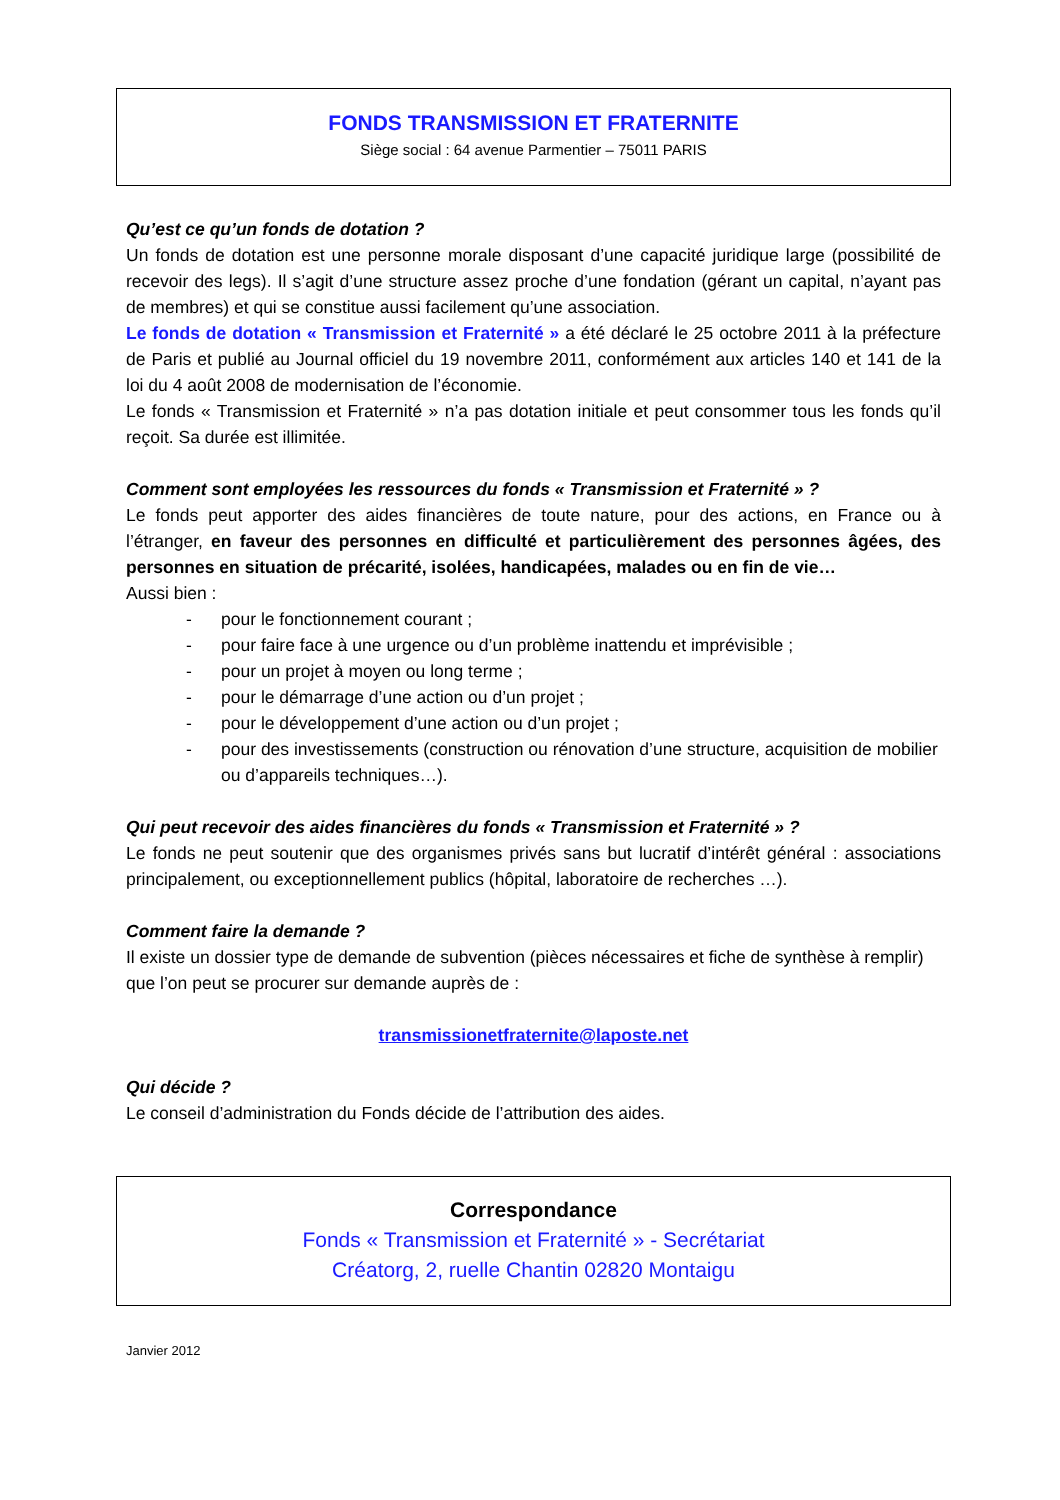FONDS TRANSMISSION ET FRATERNITE
Siège social : 64 avenue Parmentier – 75011 PARIS
Qu’est ce qu’un fonds de dotation ?
Un fonds de dotation est une personne morale disposant d’une capacité juridique large (possibilité de recevoir des legs). Il s’agit d’une structure assez proche d’une fondation (gérant un capital, n’ayant pas de membres) et qui se constitue aussi facilement qu’une association.
Le fonds de dotation « Transmission et Fraternité » a été déclaré le 25 octobre 2011 à la préfecture de Paris et publié au Journal officiel du 19 novembre 2011, conformément aux articles 140 et 141 de la loi du 4 août 2008 de modernisation de l’économie.
Le fonds « Transmission et Fraternité » n’a pas dotation initiale et peut consommer tous les fonds qu’il reçoit. Sa durée est illimitée.
Comment sont employées les ressources du fonds « Transmission et Fraternité » ?
Le fonds peut apporter des aides financières de toute nature, pour des actions, en France ou à l’étranger, en faveur des personnes en difficulté et particulièrement des personnes âgées, des personnes en situation de précarité, isolées, handicapées, malades ou en fin de vie…
Aussi bien :
- pour le fonctionnement courant ;
- pour faire face à une urgence ou d’un problème inattendu et imprévisible ;
- pour un projet à moyen ou long terme ;
- pour le démarrage d’une action ou d’un projet ;
- pour le développement d’une action ou d’un projet ;
- pour des investissements (construction ou rénovation d’une structure, acquisition de mobilier ou d’appareils techniques…).
Qui peut recevoir des aides financières du fonds « Transmission et Fraternité » ?
Le fonds ne peut soutenir que des organismes privés sans but lucratif d’intérêt général : associations principalement, ou exceptionnellement publics (hôpital, laboratoire de recherches …).
Comment faire la demande ?
Il existe un dossier type de demande de subvention (pièces nécessaires et fiche de synthèse à remplir) que l’on peut se procurer sur demande auprès de :
transmissionetfraternite@laposte.net
Qui décide ?
Le conseil d’administration du Fonds décide de l’attribution des aides.
Correspondance
Fonds « Transmission et Fraternité » - Secrétariat
Créatorg, 2, ruelle Chantin 02820 Montaigu
Janvier 2012